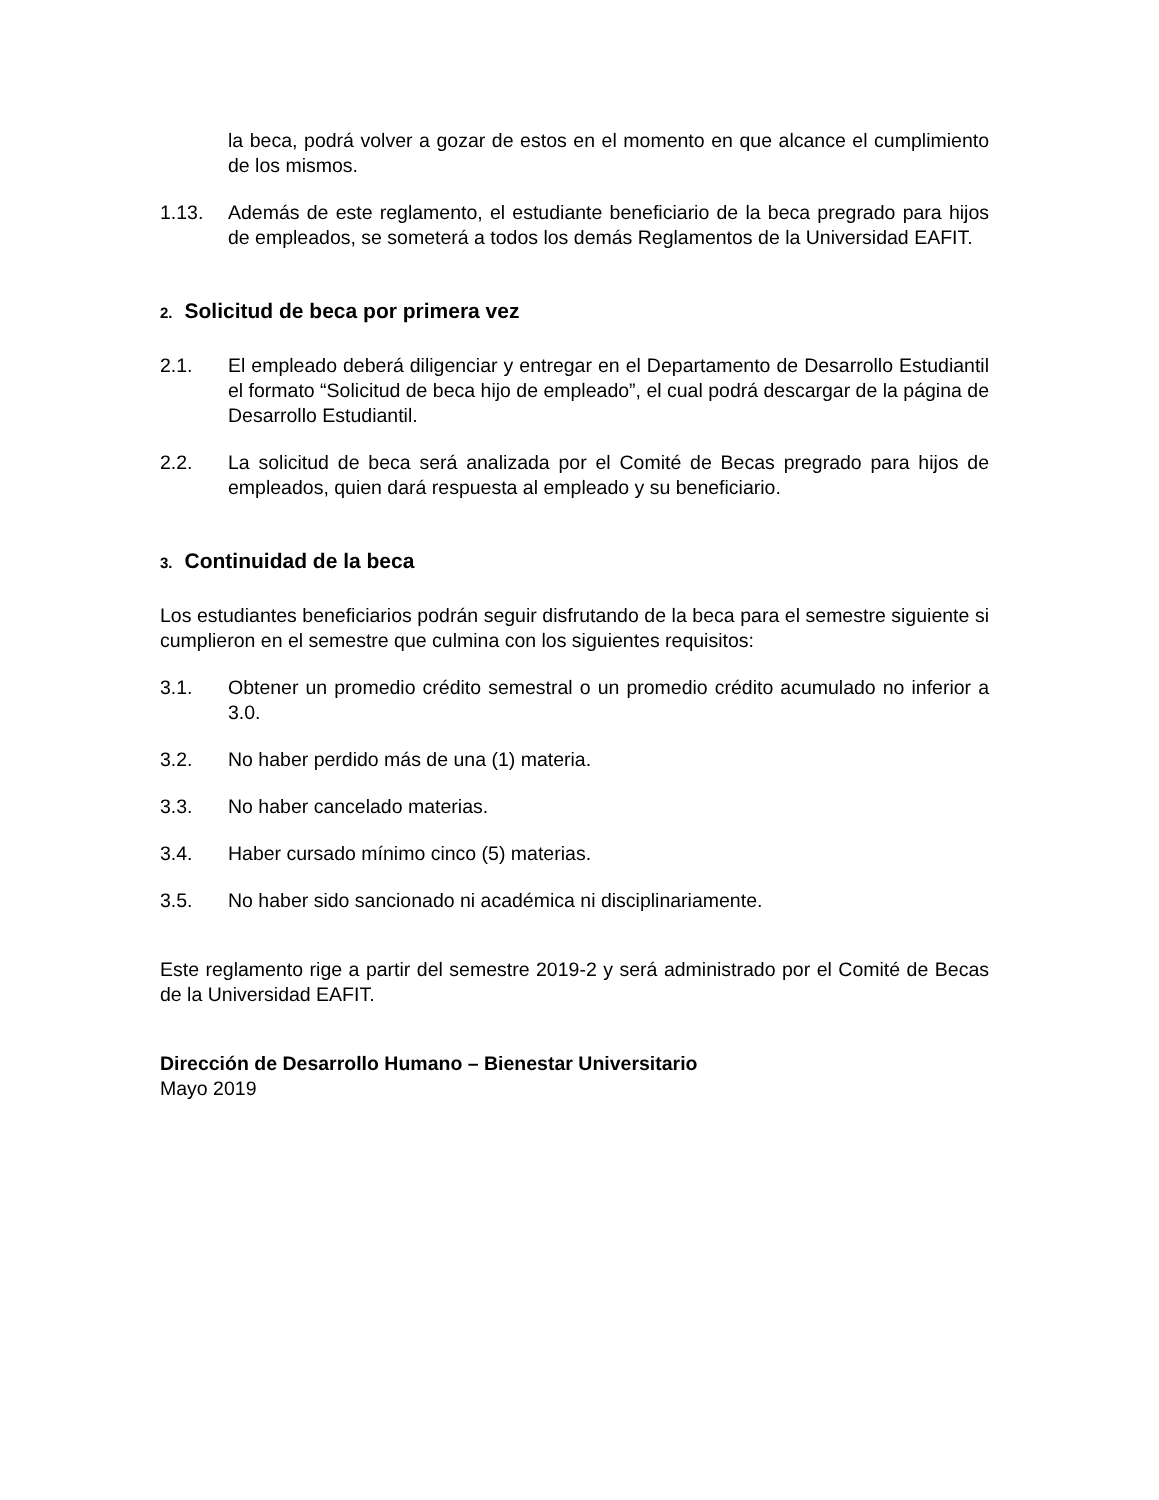la beca, podrá volver a gozar de estos en el momento en que alcance el cumplimiento de los mismos.
1.13. Además de este reglamento, el estudiante beneficiario de la beca pregrado para hijos de empleados, se someterá a todos los demás Reglamentos de la Universidad EAFIT.
2. Solicitud de beca por primera vez
2.1. El empleado deberá diligenciar y entregar en el Departamento de Desarrollo Estudiantil el formato “Solicitud de beca hijo de empleado”, el cual podrá descargar de la página de Desarrollo Estudiantil.
2.2. La solicitud de beca será analizada por el Comité de Becas pregrado para hijos de empleados, quien dará respuesta al empleado y su beneficiario.
3. Continuidad de la beca
Los estudiantes beneficiarios podrán seguir disfrutando de la beca para el semestre siguiente si cumplieron en el semestre que culmina con los siguientes requisitos:
3.1. Obtener un promedio crédito semestral o un promedio crédito acumulado no inferior a 3.0.
3.2. No haber perdido más de una (1) materia.
3.3. No haber cancelado materias.
3.4. Haber cursado mínimo cinco (5) materias.
3.5. No haber sido sancionado ni académica ni disciplinariamente.
Este reglamento rige a partir del semestre 2019-2 y será administrado por el Comité de Becas de la Universidad EAFIT.
Dirección de Desarrollo Humano – Bienestar Universitario
Mayo 2019